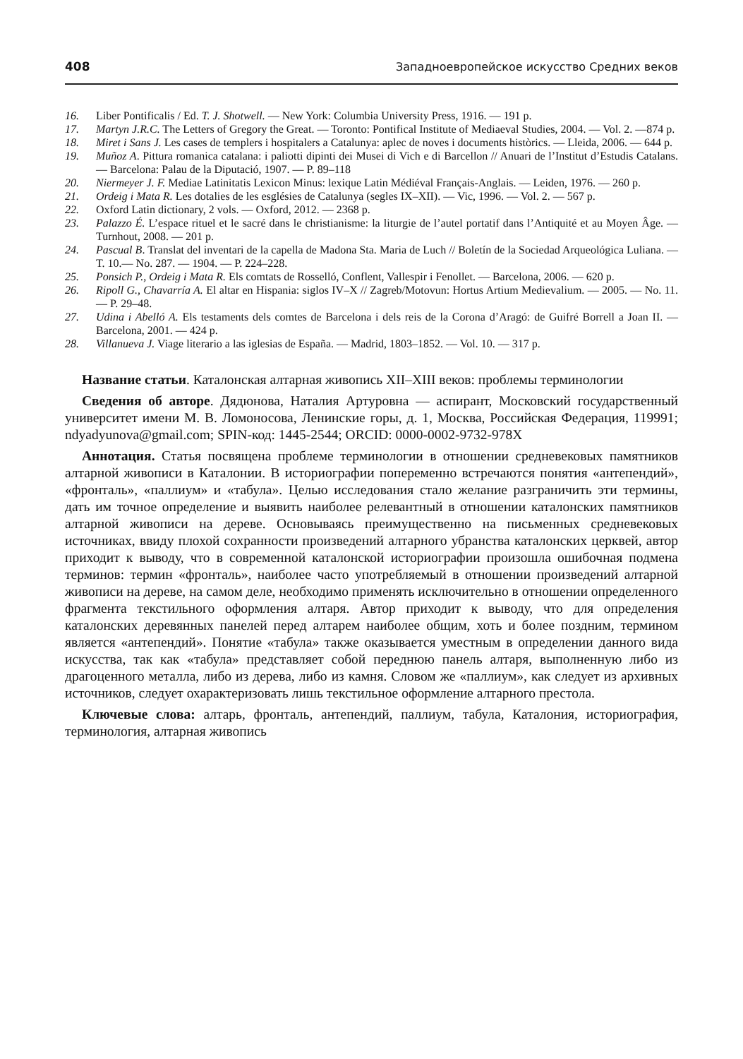408 Западноевропейское искусство Средних веков
16. Liber Pontificalis / Ed. T. J. Shotwell. — New York: Columbia University Press, 1916. — 191 p.
17. Martyn J.R.C. The Letters of Gregory the Great. — Toronto: Pontifical Institute of Mediaeval Studies, 2004. — Vol. 2. —874 p.
18. Miret i Sans J. Les cases de templers i hospitalers a Catalunya: aplec de noves i documents històrics. — Lleida, 2006. — 644 p.
19. Muñoz A. Pittura romanica catalana: i paliotti dipinti dei Musei di Vich e di Barcellon // Anuari de l’Institut d’Estudis Catalans. — Barcelona: Palau de la Diputació, 1907. — P. 89–118
20. Niermeyer J. F. Mediae Latinitatis Lexicon Minus: lexique Latin Médiéval Français-Anglais. — Leiden, 1976. — 260 p.
21. Ordeig i Mata R. Les dotalies de les esglésies de Catalunya (segles IX–XII). — Vic, 1996. — Vol. 2. — 567 p.
22. Oxford Latin dictionary, 2 vols. — Oxford, 2012. — 2368 p.
23. Palazzo É. L’espace rituel et le sacré dans le christianisme: la liturgie de l’autel portatif dans l’Antiquité et au Moyen Âge. — Turnhout, 2008. — 201 p.
24. Pascual B. Translat del inventari de la capella de Madona Sta. Maria de Luch // Boletín de la Sociedad Arqueológica Luliana. — T. 10.— No. 287. — 1904. — P. 224–228.
25. Ponsich P., Ordeig i Mata R. Els comtats de Rosselló, Conflent, Vallespir i Fenollet. — Barcelona, 2006. — 620 p.
26. Ripoll G., Chavarría A. El altar en Hispania: siglos IV–X // Zagreb/Motovun: Hortus Artium Medievalium. — 2005. — No. 11. — P. 29–48.
27. Udina i Abelló A. Els testaments dels comtes de Barcelona i dels reis de la Corona d’Aragó: de Guifré Borrell a Joan II. — Barcelona, 2001. — 424 p.
28. Villanueva J. Viage literario a las iglesias de España. — Madrid, 1803–1852. — Vol. 10. — 317 p.
Название статьи. Каталонская алтарная живопись XII–XIII веков: проблемы терминологии
Сведения об авторе. Дядюнова, Наталия Артуровна — аспирант, Московский государственный университет имени М. В. Ломоносова, Ленинские горы, д. 1, Москва, Российская Федерация, 119991; ndyadyunova@gmail.com; SPIN-код: 1445-2544; ORCID: 0000-0002-9732-978X
Аннотация. Статья посвящена проблеме терминологии в отношении средневековых памятников алтарной живописи в Каталонии. В историографии попеременно встречаются понятия «антепендий», «фронталь», «паллиум» и «табула». Целью исследования стало желание разграничить эти термины, дать им точное определение и выявить наиболее релевантный в отношении каталонских памятников алтарной живописи на дереве. Основываясь преимущественно на письменных средневековых источниках, ввиду плохой сохранности произведений алтарного убранства каталонских церквей, автор приходит к выводу, что в современной каталонской историографии произошла ошибочная подмена терминов: термин «фронталь», наиболее часто употребляемый в отношении произведений алтарной живописи на дереве, на самом деле, необходимо применять исключительно в отношении определенного фрагмента текстильного оформления алтаря. Автор приходит к выводу, что для определения каталонских деревянных панелей перед алтарем наиболее общим, хоть и более поздним, термином является «антепендий». Понятие «табула» также оказывается уместным в определении данного вида искусства, так как «табула» представляет собой переднюю панель алтаря, выполненную либо из драгоценного металла, либо из дерева, либо из камня. Словом же «паллиум», как следует из архивных источников, следует охарактеризовать лишь текстильное оформление алтарного престола.
Ключевые слова: алтарь, фронталь, антепендий, паллиум, табула, Каталония, историография, терминология, алтарная живопись